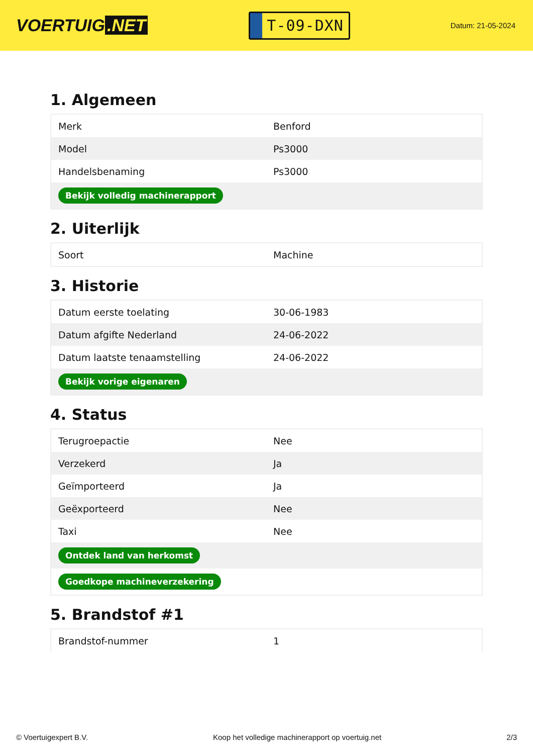VOERTUIG.NET
T-09-DXN
Datum: 21-05-2024
1. Algemeen
| Merk | Benford |
| Model | Ps3000 |
| Handelsbenaming | Ps3000 |
| Bekijk volledig machinerapport | |
2. Uiterlijk
| Soort | Machine |
3. Historie
| Datum eerste toelating | 30-06-1983 |
| Datum afgifte Nederland | 24-06-2022 |
| Datum laatste tenaamstelling | 24-06-2022 |
| Bekijk vorige eigenaren | |
4. Status
| Terugroepactie | Nee |
| Verzekerd | Ja |
| Geïmporteerd | Ja |
| Geëxporteerd | Nee |
| Taxi | Nee |
| Ontdek land van herkomst | |
| Goedkope machineverzekering | |
5. Brandstof #1
| Brandstof-nummer | 1 |
© Voertuigexpert B.V. Koop het volledige machinerapport op voertuig.net 2/3